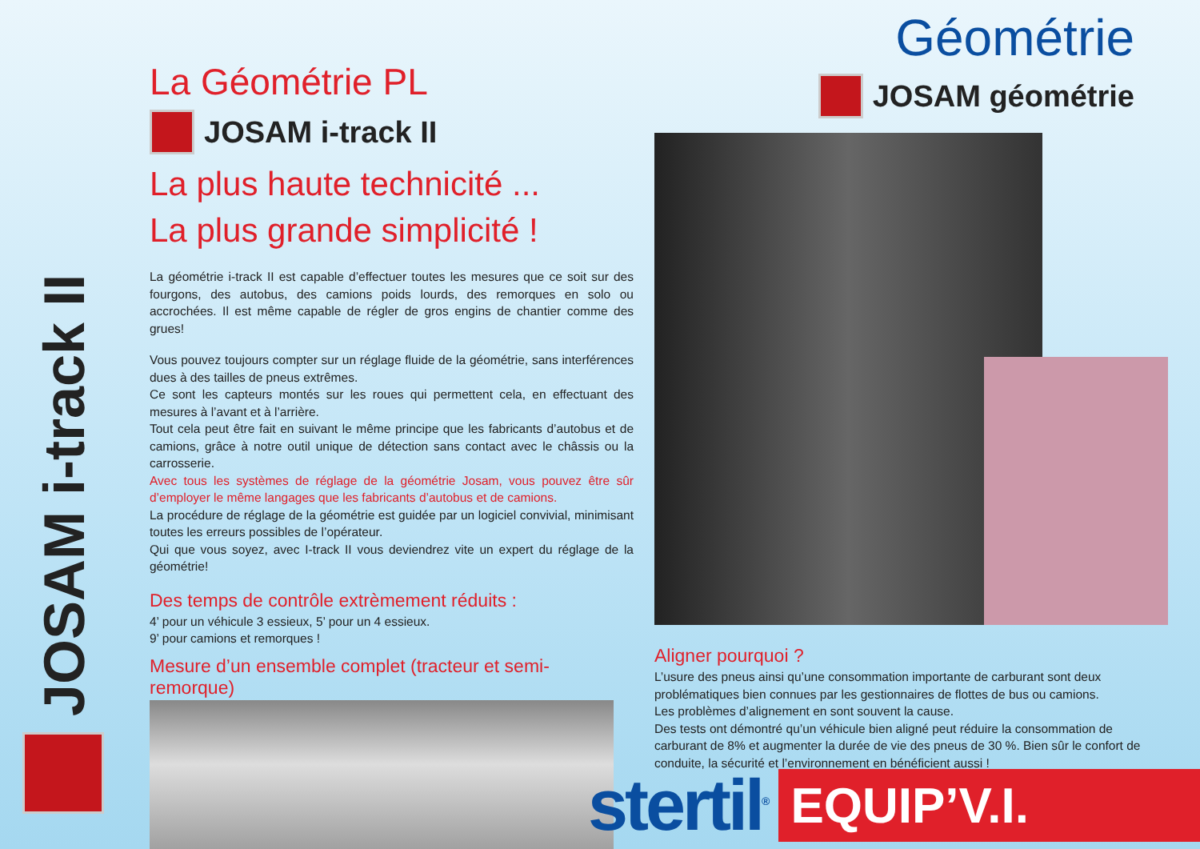JOSAM i-track II
La Géométrie PL
JOSAM i-track II
La plus haute technicité ...
La plus grande simplicité !
La géométrie i-track II est capable d’effectuer toutes les mesures que ce soit sur des fourgons, des autobus, des camions poids lourds, des remorques en solo ou accrochées. Il est même capable de régler de gros engins de chantier comme des grues!
Vous pouvez toujours compter sur un réglage fluide de la géométrie, sans interférences dues à des tailles de pneus extrêmes.
Ce sont les capteurs montés sur les roues qui permettent cela, en effectuant des mesures à l’avant et à l’arrière.
Tout cela peut être fait en suivant le même principe que les fabricants d’autobus et de camions, grâce à notre outil unique de détection sans contact avec le châssis ou la carrosserie.
Avec tous les systèmes de réglage de la géométrie Josam, vous pouvez être sûr d’employer le même langages que les fabricants d’autobus et de camions.
La procédure de réglage de la géométrie est guidée par un logiciel convivial, minimisant toutes les erreurs possibles de l’opérateur.
Qui que vous soyez, avec I-track II vous deviendrez vite un expert du réglage de la géométrie!
Des temps de contrôle extrèmement réduits :
4’ pour un véhicule 3 essieux, 5’ pour un 4 essieux.
9’ pour camions et remorques !
Mesure d’un ensemble complet (tracteur et semi-remorque)
Géométrie
JOSAM géométrie
Aligner pourquoi ?
L’usure des pneus ainsi qu’une consommation importante de carburant sont deux problématiques bien connues par les gestionnaires de flottes de bus ou camions.
Les problèmes d’alignement en sont souvent la cause.
Des tests ont démontré qu’un véhicule bien aligné peut réduire la consommation de carburant de 8% et augmenter la durée de vie des pneus de 30 %. Bien sûr le confort de conduite, la sécurité et l’environnement en bénéficient aussi !
stertil<sup>®</sup> EQUIP’V.I.